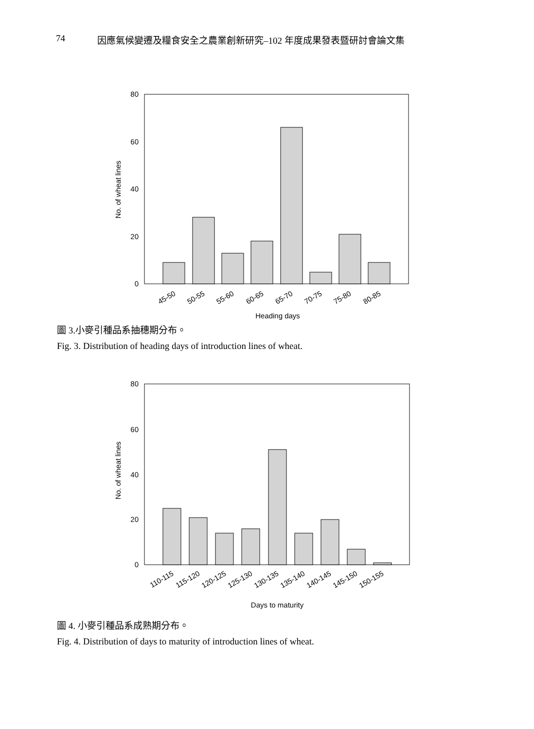74 因應氣候變遷及糧食安全之農業創新研究–102 年度成果發表暨研討會論文集
80
60
40
20
0
No. of wheat lines
45-50
50-55
55-60
60-65
65-70
70-75
75-80
80-85
Heading days
圖 3.小麥引種品系抽穗期分布。
Fig. 3. Distribution of heading days of introduction lines of wheat.
80
60
40
20
0
No. of wheat lines
110-115
115-120
120-125
125-130
130-135
135-140
140-145
145-150
150-155
Days to maturity
圖 4. 小麥引種品系成熟期分布。
Fig. 4. Distribution of days to maturity of introduction lines of wheat.